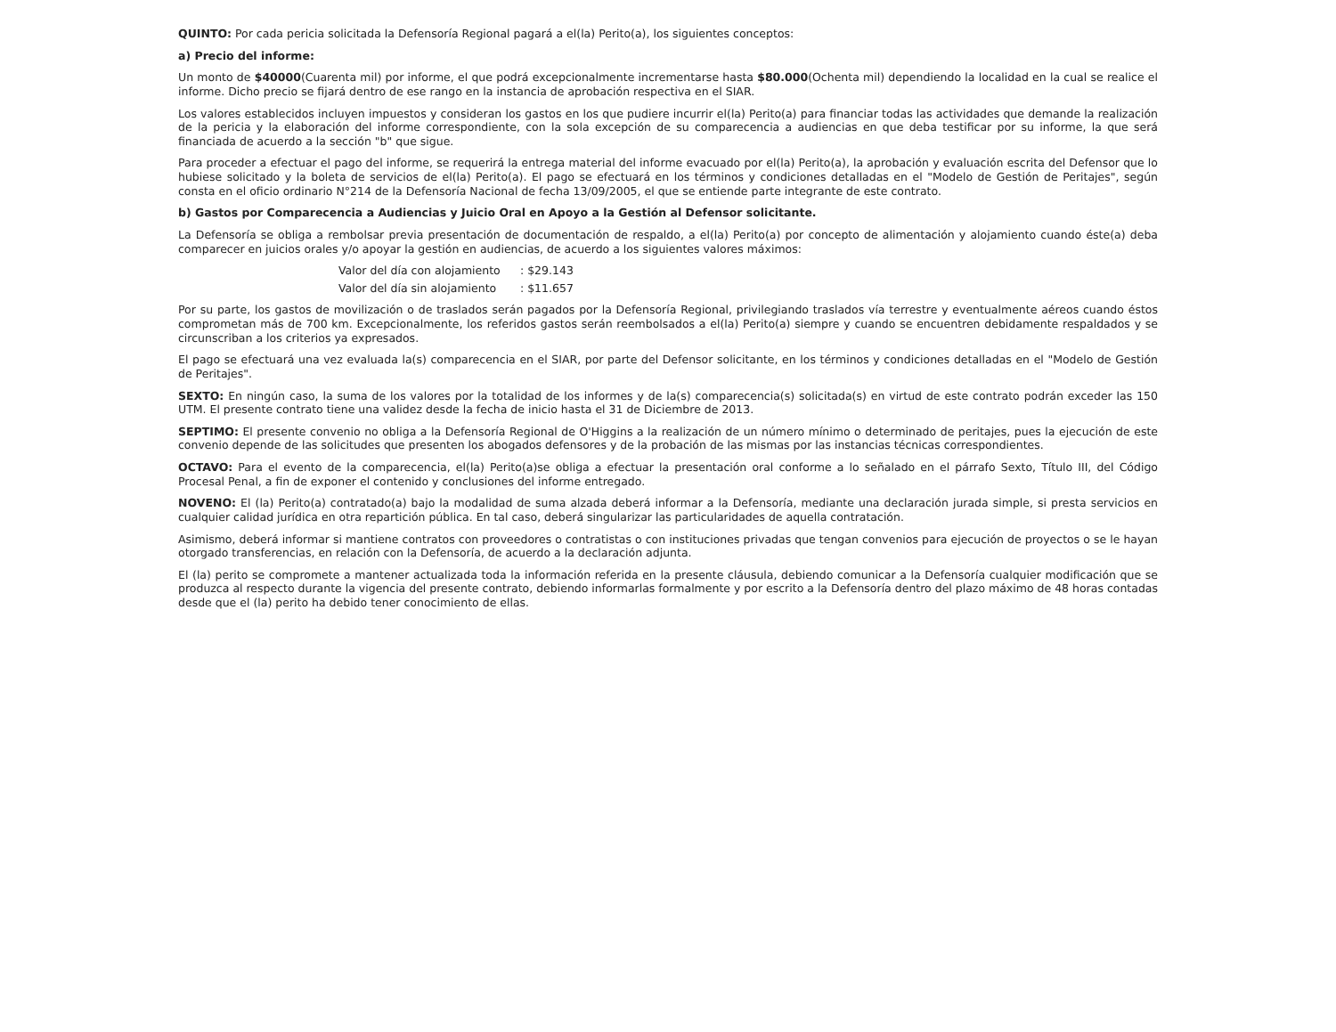QUINTO: Por cada pericia solicitada la Defensoría Regional pagará a el(la) Perito(a), los siguientes conceptos:
a) Precio del informe:
Un monto de $40000(Cuarenta mil) por informe, el que podrá excepcionalmente incrementarse hasta $80.000(Ochenta mil) dependiendo la localidad en la cual se realice el informe. Dicho precio se fijará dentro de ese rango en la instancia de aprobación respectiva en el SIAR.
Los valores establecidos incluyen impuestos y consideran los gastos en los que pudiere incurrir el(la) Perito(a) para financiar todas las actividades que demande la realización de la pericia y la elaboración del informe correspondiente, con la sola excepción de su comparecencia a audiencias en que deba testificar por su informe, la que será financiada de acuerdo a la sección "b" que sigue.
Para proceder a efectuar el pago del informe, se requerirá la entrega material del informe evacuado por el(la) Perito(a), la aprobación y evaluación escrita del Defensor que lo hubiese solicitado y la boleta de servicios de el(la) Perito(a). El pago se efectuará en los términos y condiciones detalladas en el "Modelo de Gestión de Peritajes", según consta en el oficio ordinario N°214 de la Defensoría Nacional de fecha 13/09/2005, el que se entiende parte integrante de este contrato.
b) Gastos por Comparecencia a Audiencias y Juicio Oral en Apoyo a la Gestión al Defensor solicitante.
La Defensoría se obliga a rembolsar previa presentación de documentación de respaldo, a el(la) Perito(a) por concepto de alimentación y alojamiento cuando éste(a) deba comparecer en juicios orales y/o apoyar la gestión en audiencias, de acuerdo a los siguientes valores máximos:
Valor del día con alojamiento : $29.143
Valor del día sin alojamiento : $11.657
Por su parte, los gastos de movilización o de traslados serán pagados por la Defensoría Regional, privilegiando traslados vía terrestre y eventualmente aéreos cuando éstos comprometan más de 700 km. Excepcionalmente, los referidos gastos serán reembolsados a el(la) Perito(a) siempre y cuando se encuentren debidamente respaldados y se circunscriban a los criterios ya expresados.
El pago se efectuará una vez evaluada la(s) comparecencia en el SIAR, por parte del Defensor solicitante, en los términos y condiciones detalladas en el "Modelo de Gestión de Peritajes".
SEXTO: En ningún caso, la suma de los valores por la totalidad de los informes y de la(s) comparecencia(s) solicitada(s) en virtud de este contrato podrán exceder las 150 UTM. El presente contrato tiene una validez desde la fecha de inicio hasta el 31 de Diciembre de 2013.
SEPTIMO: El presente convenio no obliga a la Defensoría Regional de O'Higgins a la realización de un número mínimo o determinado de peritajes, pues la ejecución de este convenio depende de las solicitudes que presenten los abogados defensores y de la probación de las mismas por las instancias técnicas correspondientes.
OCTAVO: Para el evento de la comparecencia, el(la) Perito(a)se obliga a efectuar la presentación oral conforme a lo señalado en el párrafo Sexto, Título III, del Código Procesal Penal, a fin de exponer el contenido y conclusiones del informe entregado.
NOVENO: El (la) Perito(a) contratado(a) bajo la modalidad de suma alzada deberá informar a la Defensoría, mediante una declaración jurada simple, si presta servicios en cualquier calidad jurídica en otra repartición pública. En tal caso, deberá singularizar las particularidades de aquella contratación.
Asimismo, deberá informar si mantiene contratos con proveedores o contratistas o con instituciones privadas que tengan convenios para ejecución de proyectos o se le hayan otorgado transferencias, en relación con la Defensoría, de acuerdo a la declaración adjunta.
El (la) perito se compromete a mantener actualizada toda la información referida en la presente cláusula, debiendo comunicar a la Defensoría cualquier modificación que se produzca al respecto durante la vigencia del presente contrato, debiendo informarlas formalmente y por escrito a la Defensoría dentro del plazo máximo de 48 horas contadas desde que el (la) perito ha debido tener conocimiento de ellas.